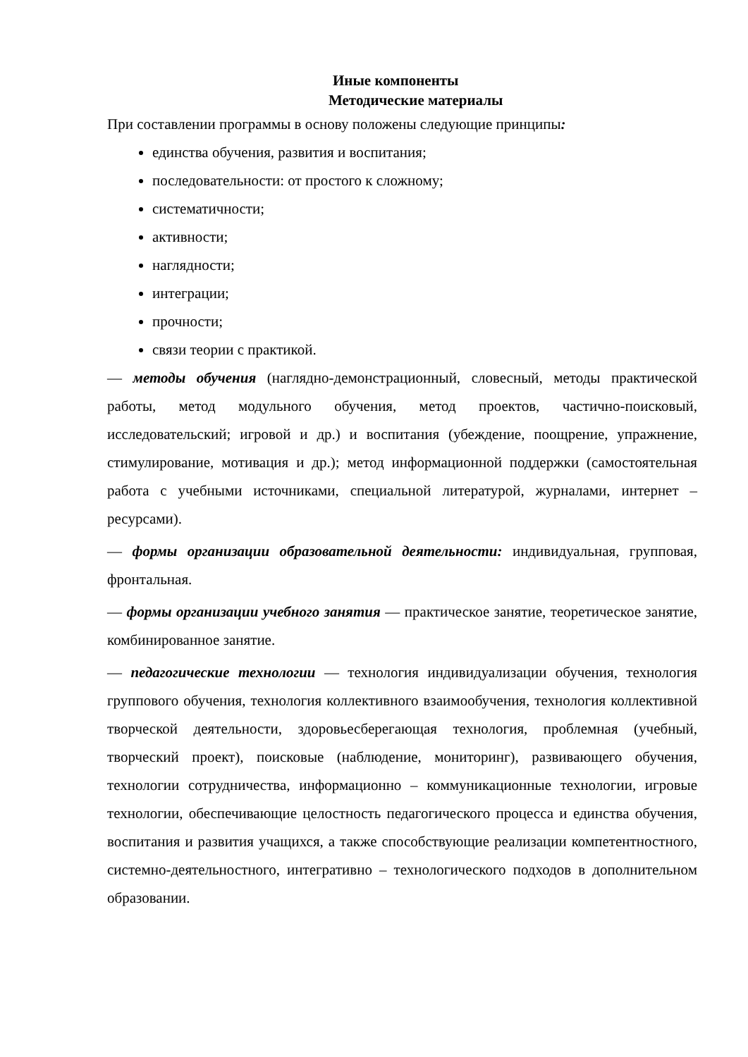Иные компоненты
Методические материалы
При составлении программы в основу положены следующие принципы:
единства обучения, развития и воспитания;
последовательности: от простого к сложному;
систематичности;
активности;
наглядности;
интеграции;
прочности;
связи теории с практикой.
— методы обучения (наглядно-демонстрационный, словесный, методы практической работы, метод модульного обучения, метод проектов, частично-поисковый, исследовательский; игровой и др.) и воспитания (убеждение, поощрение, упражнение, стимулирование, мотивация и др.); метод информационной поддержки (самостоятельная работа с учебными источниками, специальной литературой, журналами, интернет – ресурсами).
— формы организации образовательной деятельности: индивидуальная, групповая, фронтальная.
— формы организации учебного занятия — практическое занятие, теоретическое занятие, комбинированное занятие.
— педагогические технологии — технология индивидуализации обучения, технология группового обучения, технология коллективного взаимообучения, технология коллективной творческой деятельности, здоровьесберегающая технология, проблемная (учебный, творческий проект), поисковые (наблюдение, мониторинг), развивающего обучения, технологии сотрудничества, информационно – коммуникационные технологии, игровые технологии, обеспечивающие целостность педагогического процесса и единства обучения, воспитания и развития учащихся, а также способствующие реализации компетентностного, системно-деятельностного, интегративно – технологического подходов в дополнительном образовании.